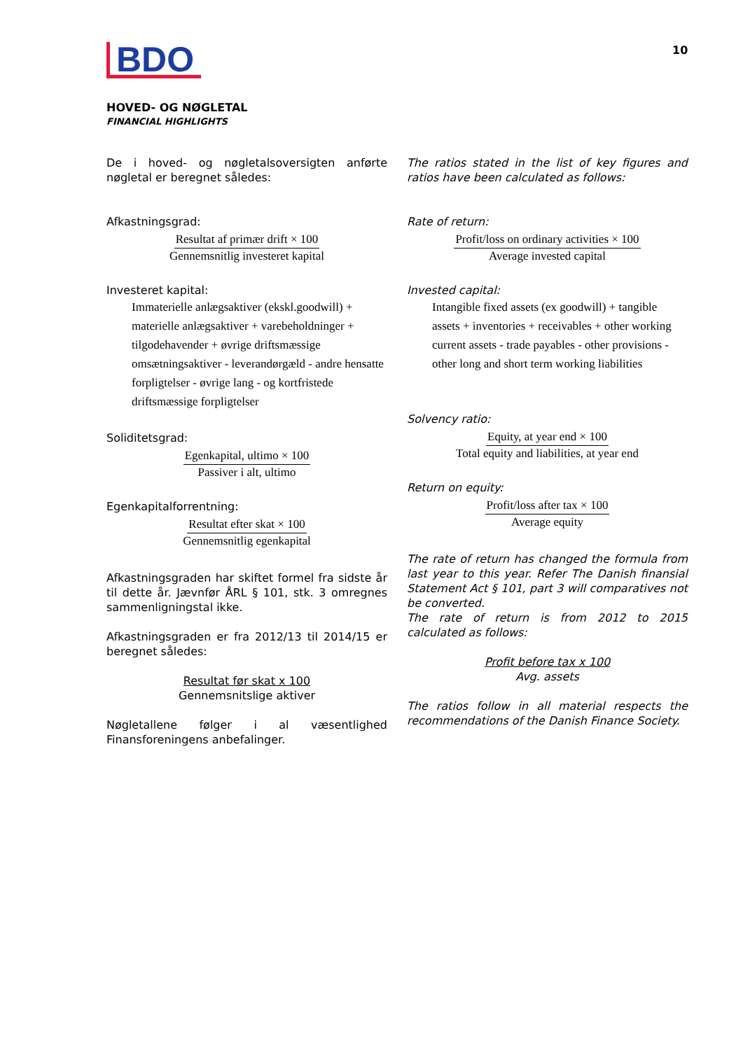BDO
10
HOVED- OG NØGLETAL
FINANCIAL HIGHLIGHTS
De i hoved- og nøgletalsoversigten anførte nøgletal er beregnet således:
Afkastningsgrad:
Resultat af primær drift × 100
Gennemsnitlig investeret kapital
Investeret kapital:
Immaterielle anlægsaktiver (ekskl.goodwill) + materielle anlægsaktiver + varebeholdninger + tilgodehavender + øvrige driftsmæssige omsætningsaktiver - leverandørgæld - andre hensatte forpligtelser - øvrige lang - og kortfristede driftsmæssige forpligtelser
Soliditetsgrad:
Egenkapital, ultimo × 100
Passiver i alt, ultimo
Egenkapitalforrentning:
Resultat efter skat × 100
Gennemsnitlig egenkapital
Afkastningsgraden har skiftet formel fra sidste år til dette år. Jævnfør ÅRL § 101, stk. 3 omregnes sammenligningstal ikke.
Afkastningsgraden er fra 2012/13 til 2014/15 er beregnet således:
Resultat før skat x 100
Gennemsnitslige aktiver
Nøgletallene følger i al væsentlighed Finansforeningens anbefalinger.
The ratios stated in the list of key figures and ratios have been calculated as follows:
Rate of return:
Profit/loss on ordinary activities × 100
Average invested capital
Invested capital:
Intangible fixed assets (ex goodwill) + tangible assets + inventories + receivables + other working current assets - trade payables - other provisions - other long and short term working liabilities
Solvency ratio:
Equity, at year end × 100
Total equity and liabilities, at year end
Return on equity:
Profit/loss after tax × 100
Average equity
The rate of return has changed the formula from last year to this year. Refer The Danish finansial Statement Act § 101, part 3 will comparatives not be converted.
The rate of return is from 2012 to 2015 calculated as follows:
Profit before tax x 100
Avg. assets
The ratios follow in all material respects the recommendations of the Danish Finance Society.